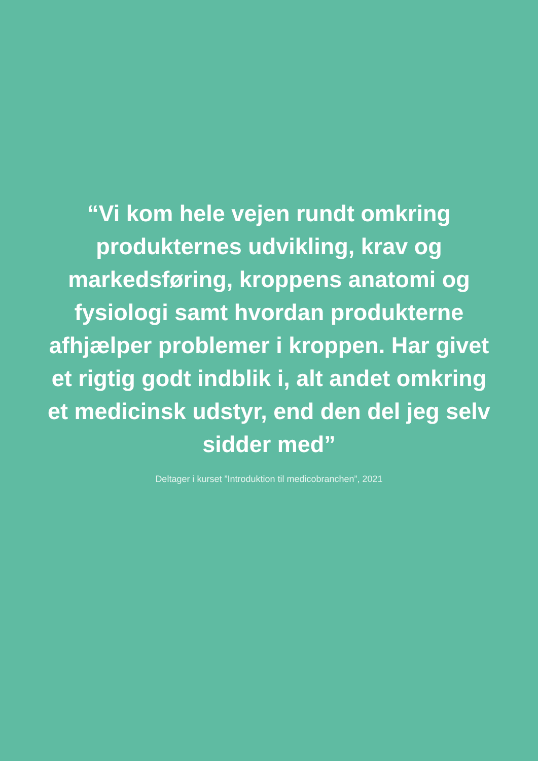“Vi kom hele vejen rundt omkring produkternes udvikling, krav og markedsføring, kroppens anatomi og fysiologi samt hvordan produkterne afhjælper problemer i kroppen. Har givet et rigtig godt indblik i, alt andet omkring et medicinsk udstyr, end den del jeg selv sidder med”
Deltager i kurset ”Introduktion til medicobranchen”, 2021